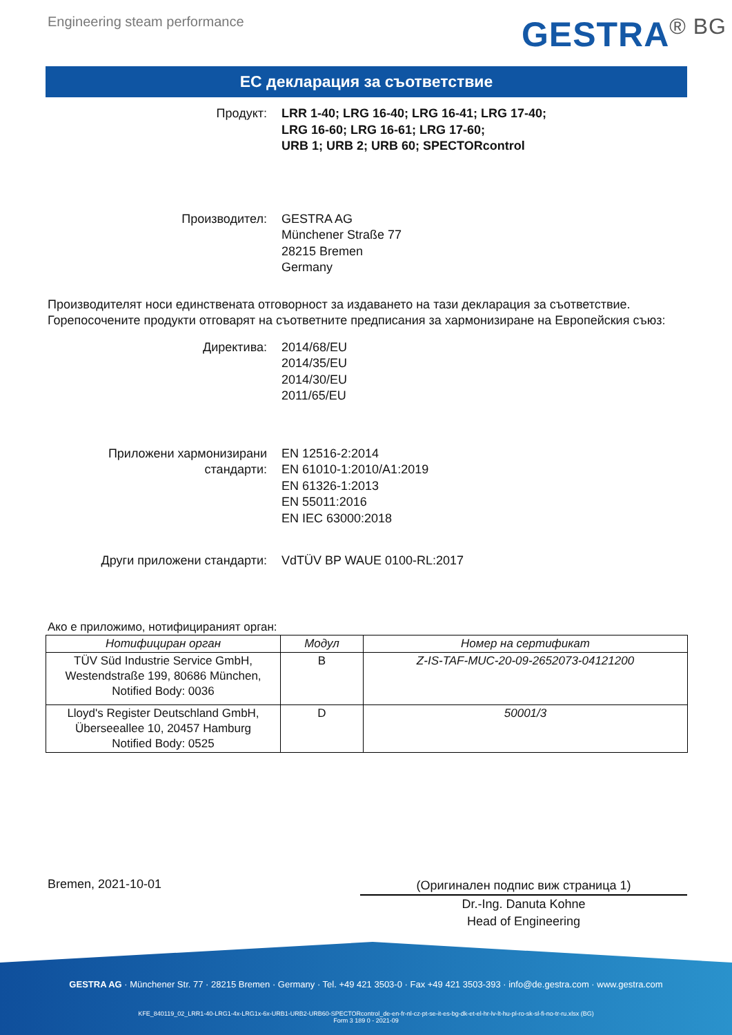Engineering steam performance
GESTRA<sup>® BG</sup>
ЕС декларация за съответствие
Продукт: LRR 1-40; LRG 16-40; LRG 16-41; LRG 17-40;
LRG 16-60; LRG 16-61; LRG 17-60;
URB 1; URB 2; URB 60; SPECTORcontrol
Производител: GESTRA AG
Münchener Straße 77
28215 Bremen
Germany
Производителят носи единствената отговорност за издаването на тази декларация за съответствие. Горепосочените продукти отговарят на съответните предписания за хармонизиране на Европейския съюз:
Директива: 2014/68/EU
2014/35/EU
2014/30/EU
2011/65/EU
Приложени хармонизирани стандарти:
EN 12516-2:2014
EN 61010-1:2010/A1:2019
EN 61326-1:2013
EN 55011:2016
EN IEC 63000:2018
Други приложени стандарти: VdTÜV BP WAUE 0100-RL:2017
Ако е приложимо, нотифицираният орган:
| Нотифициран орган | Модул | Номер на сертификат |
| --- | --- | --- |
| TÜV Süd Industrie Service GmbH, Westendstraße 199, 80686 München, Notified Body: 0036 | B | Z-IS-TAF-MUC-20-09-2652073-04121200 |
| Lloyd's Register Deutschland GmbH, Überseeallee 10, 20457 Hamburg Notified Body: 0525 | D | 50001/3 |
Bremen, 2021-10-01
(Оригинален подпис виж страница 1)
Dr.-Ing. Danuta Kohne
Head of Engineering
GESTRA AG · Münchener Str. 77 · 28215 Bremen · Germany · Tel. +49 421 3503-0 · Fax +49 421 3503-393 · info@de.gestra.com · www.gestra.com
KFE_840119_02_LRR1-40-LRG1-4x-LRG1x-6x-URB1-URB2-URB60-SPECTORcontrol_de-en-fr-nl-cz-pt-se-it-es-bg-dk-et-el-hr-lv-lt-hu-pl-ro-sk-sl-fi-no-tr-ru.xlsx (BG)
Form 3 189 0 - 2021-09